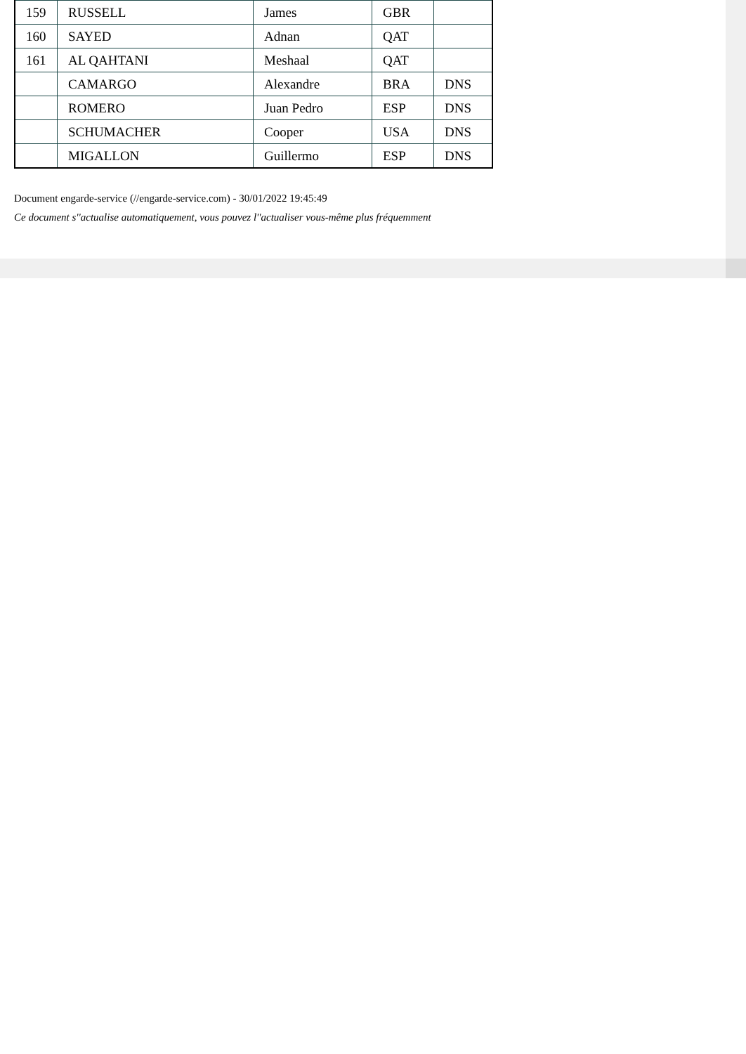| 159 | RUSSELL | James | GBR | |
| 160 | SAYED | Adnan | QAT | |
| 161 | AL QAHTANI | Meshaal | QAT | |
| | CAMARGO | Alexandre | BRA | DNS |
| | ROMERO | Juan Pedro | ESP | DNS |
| | SCHUMACHER | Cooper | USA | DNS |
| | MIGALLON | Guillermo | ESP | DNS |
Document engarde-service (//engarde-service.com) - 30/01/2022 19:45:49
Ce document s''actualise automatiquement, vous pouvez l''actualiser vous-même plus fréquemment